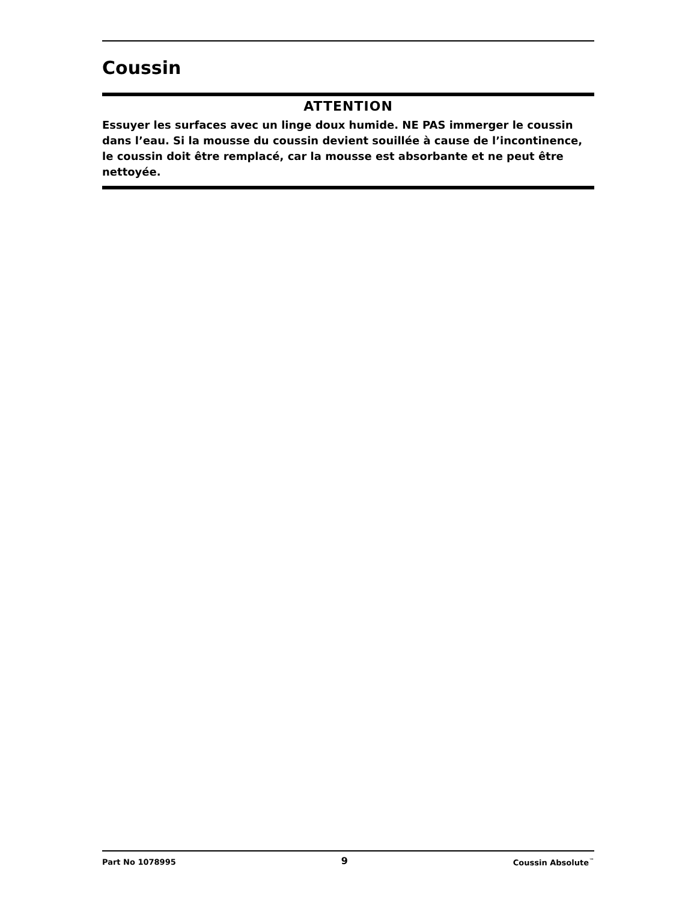Coussin
ATTENTION
Essuyer les surfaces avec un linge doux humide. NE PAS immerger le coussin dans l’eau. Si la mousse du coussin devient souillée à cause de l’incontinence, le coussin doit être remplacé, car la mousse est absorbante et ne peut être nettoyée.
Part No 1078995 9 Coussin Absolute<sup>™</sup>